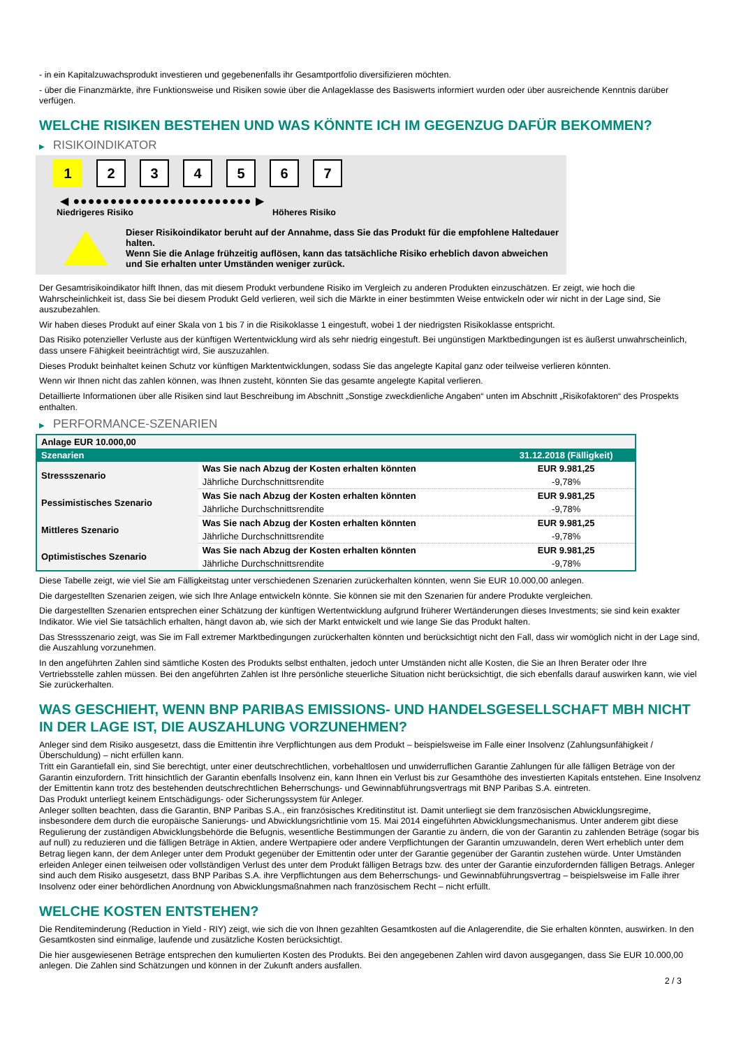- in ein Kapitalzuwachsprodukt investieren und gegebenenfalls ihr Gesamtportfolio diversifizieren möchten.
- über die Finanzmärkte, ihre Funktionsweise und Risiken sowie über die Anlageklasse des Basiswerts informiert wurden oder über ausreichende Kenntnis darüber verfügen.
WELCHE RISIKEN BESTEHEN UND WAS KÖNNTE ICH IM GEGENZUG DAFÜR BEKOMMEN?
▶ RISIKOINDIKATOR
1 2 3 4 5 6 7
◀ ●●●●●●●●●●●●●●●●●●●●●●●● ▶
Niedrigeres Risiko Höheres Risiko
Dieser Risikoindikator beruht auf der Annahme, dass Sie das Produkt für die empfohlene Haltedauer halten.
Wenn Sie die Anlage frühzeitig auflösen, kann das tatsächliche Risiko erheblich davon abweichen und Sie erhalten unter Umständen weniger zurück.
Der Gesamtrisikoindikator hilft Ihnen, das mit diesem Produkt verbundene Risiko im Vergleich zu anderen Produkten einzuschätzen. Er zeigt, wie hoch die Wahrscheinlichkeit ist, dass Sie bei diesem Produkt Geld verlieren, weil sich die Märkte in einer bestimmten Weise entwickeln oder wir nicht in der Lage sind, Sie auszubezahlen.
Wir haben dieses Produkt auf einer Skala von 1 bis 7 in die Risikoklasse 1 eingestuft, wobei 1 der niedrigsten Risikoklasse entspricht.
Das Risiko potenzieller Verluste aus der künftigen Wertentwicklung wird als sehr niedrig eingestuft. Bei ungünstigen Marktbedingungen ist es äußerst unwahrscheinlich, dass unsere Fähigkeit beeinträchtigt wird, Sie auszuzahlen.
Dieses Produkt beinhaltet keinen Schutz vor künftigen Marktentwicklungen, sodass Sie das angelegte Kapital ganz oder teilweise verlieren könnten.
Wenn wir Ihnen nicht das zahlen können, was Ihnen zusteht, könnten Sie das gesamte angelegte Kapital verlieren.
Detaillierte Informationen über alle Risiken sind laut Beschreibung im Abschnitt „Sonstige zweckdienliche Angaben“ unten im Abschnitt „Risikofaktoren“ des Prospekts enthalten.
▶ PERFORMANCE-SZENARIEN
| Anlage EUR 10.000,00 | | |
| --- | --- | --- |
| Szenarien | | 31.12.2018 (Fälligkeit) |
| Stressszenario | Was Sie nach Abzug der Kosten erhalten könnten | EUR 9.981,25 |
| | Jährliche Durchschnittsrendite | -9,78% |
| Pessimistisches Szenario | Was Sie nach Abzug der Kosten erhalten könnten | EUR 9.981,25 |
| | Jährliche Durchschnittsrendite | -9,78% |
| Mittleres Szenario | Was Sie nach Abzug der Kosten erhalten könnten | EUR 9.981,25 |
| | Jährliche Durchschnittsrendite | -9,78% |
| Optimistisches Szenario | Was Sie nach Abzug der Kosten erhalten könnten | EUR 9.981,25 |
| | Jährliche Durchschnittsrendite | -9,78% |
Diese Tabelle zeigt, wie viel Sie am Fälligkeitstag unter verschiedenen Szenarien zurückerhalten könnten, wenn Sie EUR 10.000,00 anlegen.
Die dargestellten Szenarien zeigen, wie sich Ihre Anlage entwickeln könnte. Sie können sie mit den Szenarien für andere Produkte vergleichen.
Die dargestellten Szenarien entsprechen einer Schätzung der künftigen Wertentwicklung aufgrund früherer Wertänderungen dieses Investments; sie sind kein exakter Indikator. Wie viel Sie tatsächlich erhalten, hängt davon ab, wie sich der Markt entwickelt und wie lange Sie das Produkt halten.
Das Stressszenario zeigt, was Sie im Fall extremer Marktbedingungen zurückerhalten könnten und berücksichtigt nicht den Fall, dass wir womöglich nicht in der Lage sind, die Auszahlung vorzunehmen.
In den angeführten Zahlen sind sämtliche Kosten des Produkts selbst enthalten, jedoch unter Umständen nicht alle Kosten, die Sie an Ihren Berater oder Ihre Vertriebsstelle zahlen müssen. Bei den angeführten Zahlen ist Ihre persönliche steuerliche Situation nicht berücksichtigt, die sich ebenfalls darauf auswirken kann, wie viel Sie zurückerhalten.
WAS GESCHIEHT, WENN BNP PARIBAS EMISSIONS- UND HANDELSGESELLSCHAFT MBH NICHT IN DER LAGE IST, DIE AUSZAHLUNG VORZUNEHMEN?
Anleger sind dem Risiko ausgesetzt, dass die Emittentin ihre Verpflichtungen aus dem Produkt – beispielsweise im Falle einer Insolvenz (Zahlungsunfähigkeit / Überschuldung) – nicht erfüllen kann.
Tritt ein Garantiefall ein, sind Sie berechtigt, unter einer deutschrechtlichen, vorbehaltlosen und unwiderruflichen Garantie Zahlungen für alle fälligen Beträge von der Garantin einzufordern. Tritt hinsichtlich der Garantin ebenfalls Insolvenz ein, kann Ihnen ein Verlust bis zur Gesamthöhe des investierten Kapitals entstehen. Eine Insolvenz der Emittentin kann trotz des bestehenden deutschrechtlichen Beherrschungs- und Gewinnabführungsvertrags mit BNP Paribas S.A. eintreten.
Das Produkt unterliegt keinem Entschädigungs- oder Sicherungssystem für Anleger.
Anleger sollten beachten, dass die Garantin, BNP Paribas S.A., ein französisches Kreditinstitut ist. Damit unterliegt sie dem französischen Abwicklungsregime, insbesondere dem durch die europäische Sanierungs- und Abwicklungsrichtlinie vom 15. Mai 2014 eingeführten Abwicklungsmechanismus. Unter anderem gibt diese Regulierung der zuständigen Abwicklungsbehörde die Befugnis, wesentliche Bestimmungen der Garantie zu ändern, die von der Garantin zu zahlenden Beträge (sogar bis auf null) zu reduzieren und die fälligen Beträge in Aktien, andere Wertpapiere oder andere Verpflichtungen der Garantin umzuwandeln, deren Wert erheblich unter dem Betrag liegen kann, der dem Anleger unter dem Produkt gegenüber der Emittentin oder unter der Garantie gegenüber der Garantin zustehen würde. Unter Umständen erleiden Anleger einen teilweisen oder vollständigen Verlust des unter dem Produkt fälligen Betrags bzw. des unter der Garantie einzufordernden fälligen Betrags. Anleger sind auch dem Risiko ausgesetzt, dass BNP Paribas S.A. ihre Verpflichtungen aus dem Beherrschungs- und Gewinnabführungsvertrag – beispielsweise im Falle ihrer Insolvenz oder einer behördlichen Anordnung von Abwicklungsmaßnahmen nach französischem Recht – nicht erfüllt.
WELCHE KOSTEN ENTSTEHEN?
Die Renditeminderung (Reduction in Yield - RIY) zeigt, wie sich die von Ihnen gezahlten Gesamtkosten auf die Anlagerendite, die Sie erhalten könnten, auswirken. In den Gesamtkosten sind einmalige, laufende und zusätzliche Kosten berücksichtigt.
Die hier ausgewiesenen Beträge entsprechen den kumulierten Kosten des Produkts. Bei den angegebenen Zahlen wird davon ausgegangen, dass Sie EUR 10.000,00 anlegen. Die Zahlen sind Schätzungen und können in der Zukunft anders ausfallen.
2 / 3